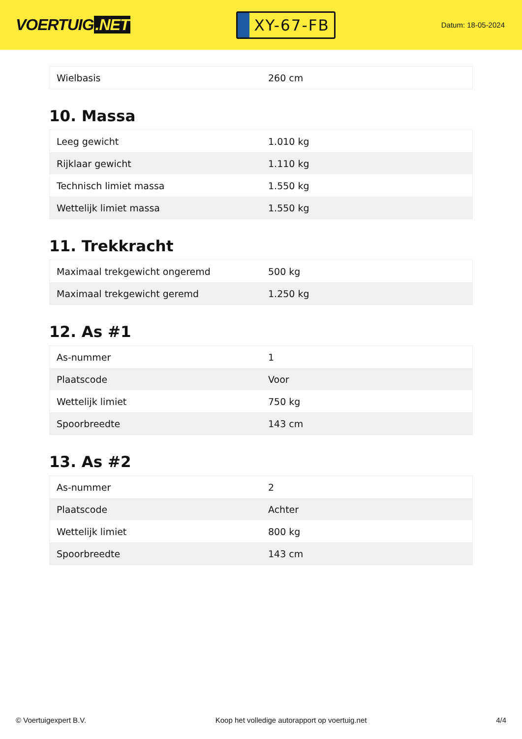VOERTUIG.NET
XY-67-FB
Datum: 18-05-2024
| Wielbasis | 260 cm |
10. Massa
| Leeg gewicht | 1.010 kg |
| Rijklaar gewicht | 1.110 kg |
| Technisch limiet massa | 1.550 kg |
| Wettelijk limiet massa | 1.550 kg |
11. Trekkracht
| Maximaal trekgewicht ongeremd | 500 kg |
| Maximaal trekgewicht geremd | 1.250 kg |
12. As #1
| As-nummer | 1 |
| Plaatscode | Voor |
| Wettelijk limiet | 750 kg |
| Spoorbreedte | 143 cm |
13. As #2
| As-nummer | 2 |
| Plaatscode | Achter |
| Wettelijk limiet | 800 kg |
| Spoorbreedte | 143 cm |
© Voertuigexpert B.V. Koop het volledige autorapport op voertuig.net 4/4